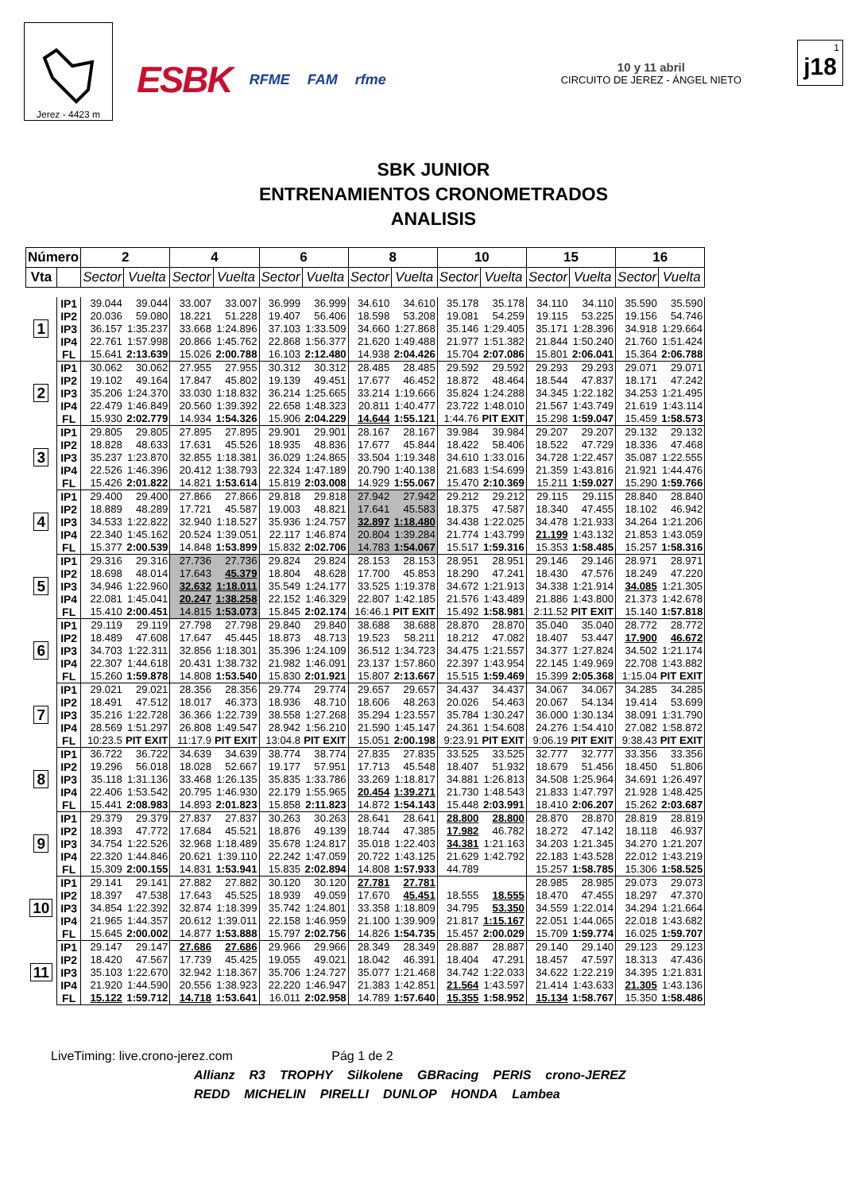Jerez - 4423 m
ESBK RFME FAM rfme
10 y 11 abril
CIRCUITO DE JEREZ - ÁNGEL NIETO
1
j18
SBK JUNIOR
ENTRENAMIENTOS CRONOMETRADOS
ANALISIS
| Número | | 2 | | 4 | | 6 | | 8 | | 10 | | 15 | | 16 | |
| --- | --- | --- | --- | --- | --- | --- | --- | --- | --- | --- | --- | --- | --- | --- | --- |
| Vta | | Sector | Vuelta | Sector | Vuelta | Sector | Vuelta | Sector | Vuelta | Sector | Vuelta | Sector | Vuelta | Sector | Vuelta |
| 1 | IP1 | 39.044 | 39.044 | 33.007 | 33.007 | 36.999 | 36.999 | 34.610 | 34.610 | 35.178 | 35.178 | 34.110 | 34.110 | 35.590 | 35.590 |
| | IP2 | 20.036 | 59.080 | 18.221 | 51.228 | 19.407 | 56.406 | 18.598 | 53.208 | 19.081 | 54.259 | 19.115 | 53.225 | 19.156 | 54.746 |
| | IP3 | 36.157 | 1:35.237 | 33.668 | 1:24.896 | 37.103 | 1:33.509 | 34.660 | 1:27.868 | 35.146 | 1:29.405 | 35.171 | 1:28.396 | 34.918 | 1:29.664 |
| | IP4 | 22.761 | 1:57.998 | 20.866 | 1:45.762 | 22.868 | 1:56.377 | 21.620 | 1:49.488 | 21.977 | 1:51.382 | 21.844 | 1:50.240 | 21.760 | 1:51.424 |
| | FL | 15.641 | 2:13.639 | 15.026 | 2:00.788 | 16.103 | 2:12.480 | 14.938 | 2:04.426 | 15.704 | 2:07.086 | 15.801 | 2:06.041 | 15.364 | 2:06.788 |
| 2 | IP1 | 30.062 | 30.062 | 27.955 | 27.955 | 30.312 | 30.312 | 28.485 | 28.485 | 29.592 | 29.592 | 29.293 | 29.293 | 29.071 | 29.071 |
| | IP2 | 19.102 | 49.164 | 17.847 | 45.802 | 19.139 | 49.451 | 17.677 | 46.452 | 18.872 | 48.464 | 18.544 | 47.837 | 18.171 | 47.242 |
| | IP3 | 35.206 | 1:24.370 | 33.030 | 1:18.832 | 36.214 | 1:25.665 | 33.214 | 1:19.666 | 35.824 | 1:24.288 | 34.345 | 1:22.182 | 34.253 | 1:21.495 |
| | IP4 | 22.479 | 1:46.849 | 20.560 | 1:39.392 | 22.658 | 1:48.323 | 20.811 | 1:40.477 | 23.722 | 1:48.010 | 21.567 | 1:43.749 | 21.619 | 1:43.114 |
| | FL | 15.930 | 2:02.779 | 14.934 | 1:54.326 | 15.906 | 2:04.229 | 14.644 | 1:55.121 | 1:44.76 | PIT EXIT | 15.298 | 1:59.047 | 15.459 | 1:58.573 |
| 3 | IP1 | 29.805 | 29.805 | 27.895 | 27.895 | 29.901 | 29.901 | 28.167 | 28.167 | 39.984 | 39.984 | 29.207 | 29.207 | 29.132 | 29.132 |
| | IP2 | 18.828 | 48.633 | 17.631 | 45.526 | 18.935 | 48.836 | 17.677 | 45.844 | 18.422 | 58.406 | 18.522 | 47.729 | 18.336 | 47.468 |
| | IP3 | 35.237 | 1:23.870 | 32.855 | 1:18.381 | 36.029 | 1:24.865 | 33.504 | 1:19.348 | 34.610 | 1:33.016 | 34.728 | 1:22.457 | 35.087 | 1:22.555 |
| | IP4 | 22.526 | 1:46.396 | 20.412 | 1:38.793 | 22.324 | 1:47.189 | 20.790 | 1:40.138 | 21.683 | 1:54.699 | 21.359 | 1:43.816 | 21.921 | 1:44.476 |
| | FL | 15.426 | 2:01.822 | 14.821 | 1:53.614 | 15.819 | 2:03.008 | 14.929 | 1:55.067 | 15.470 | 2:10.369 | 15.211 | 1:59.027 | 15.290 | 1:59.766 |
| 4 | IP1 | 29.400 | 29.400 | 27.866 | 27.866 | 29.818 | 29.818 | 27.942 | 27.942 | 29.212 | 29.212 | 29.115 | 29.115 | 28.840 | 28.840 |
| | IP2 | 18.889 | 48.289 | 17.721 | 45.587 | 19.003 | 48.821 | 17.641 | 45.583 | 18.375 | 47.587 | 18.340 | 47.455 | 18.102 | 46.942 |
| | IP3 | 34.533 | 1:22.822 | 32.940 | 1:18.527 | 35.936 | 1:24.757 | 32.897 | 1:18.480 | 34.438 | 1:22.025 | 34.478 | 1:21.933 | 34.264 | 1:21.206 |
| | IP4 | 22.340 | 1:45.162 | 20.524 | 1:39.051 | 22.117 | 1:46.874 | 20.804 | 1:39.284 | 21.774 | 1:43.799 | 21.199 | 1:43.132 | 21.853 | 1:43.059 |
| | FL | 15.377 | 2:00.539 | 14.848 | 1:53.899 | 15.832 | 2:02.706 | 14.783 | 1:54.067 | 15.517 | 1:59.316 | 15.353 | 1:58.485 | 15.257 | 1:58.316 |
| 5 | IP1 | 29.316 | 29.316 | 27.736 | 27.736 | 29.824 | 29.824 | 28.153 | 28.153 | 28.951 | 28.951 | 29.146 | 29.146 | 28.971 | 28.971 |
| | IP2 | 18.698 | 48.014 | 17.643 | 45.379 | 18.804 | 48.628 | 17.700 | 45.853 | 18.290 | 47.241 | 18.430 | 47.576 | 18.249 | 47.220 |
| | IP3 | 34.946 | 1:22.960 | 32.632 | 1:18.011 | 35.549 | 1:24.177 | 33.525 | 1:19.378 | 34.672 | 1:21.913 | 34.338 | 1:21.914 | 34.085 | 1:21.305 |
| | IP4 | 22.081 | 1:45.041 | 20.247 | 1:38.258 | 22.152 | 1:46.329 | 22.807 | 1:42.185 | 21.576 | 1:43.489 | 21.886 | 1:43.800 | 21.373 | 1:42.678 |
| | FL | 15.410 | 2:00.451 | 14.815 | 1:53.073 | 15.845 | 2:02.174 | 16:46.1 | PIT EXIT | 15.492 | 1:58.981 | 2:11.52 | PIT EXIT | 15.140 | 1:57.818 |
| 6 | IP1 | 29.119 | 29.119 | 27.798 | 27.798 | 29.840 | 29.840 | 38.688 | 38.688 | 28.870 | 28.870 | 35.040 | 35.040 | 28.772 | 28.772 |
| | IP2 | 18.489 | 47.608 | 17.647 | 45.445 | 18.873 | 48.713 | 19.523 | 58.211 | 18.212 | 47.082 | 18.407 | 53.447 | 17.900 | 46.672 |
| | IP3 | 34.703 | 1:22.311 | 32.856 | 1:18.301 | 35.396 | 1:24.109 | 36.512 | 1:34.723 | 34.475 | 1:21.557 | 34.377 | 1:27.824 | 34.502 | 1:21.174 |
| | IP4 | 22.307 | 1:44.618 | 20.431 | 1:38.732 | 21.982 | 1:46.091 | 23.137 | 1:57.860 | 22.397 | 1:43.954 | 22.145 | 1:49.969 | 22.708 | 1:43.882 |
| | FL | 15.260 | 1:59.878 | 14.808 | 1:53.540 | 15.830 | 2:01.921 | 15.807 | 2:13.667 | 15.515 | 1:59.469 | 15.399 | 2:05.368 | 1:15.04 | PIT EXIT |
| 7 | IP1 | 29.021 | 29.021 | 28.356 | 28.356 | 29.774 | 29.774 | 29.657 | 29.657 | 34.437 | 34.437 | 34.067 | 34.067 | 34.285 | 34.285 |
| | IP2 | 18.491 | 47.512 | 18.017 | 46.373 | 18.936 | 48.710 | 18.606 | 48.263 | 20.026 | 54.463 | 20.067 | 54.134 | 19.414 | 53.699 |
| | IP3 | 35.216 | 1:22.728 | 36.366 | 1:22.739 | 38.558 | 1:27.268 | 35.294 | 1:23.557 | 35.784 | 1:30.247 | 36.000 | 1:30.134 | 38.091 | 1:31.790 |
| | IP4 | 28.569 | 1:51.297 | 26.808 | 1:49.547 | 28.942 | 1:56.210 | 21.590 | 1:45.147 | 24.361 | 1:54.608 | 24.276 | 1:54.410 | 27.082 | 1:58.872 |
| | FL | 10:23.5 | PIT EXIT | 11:17.9 | PIT EXIT | 13:04.8 | PIT EXIT | 15.051 | 2:00.198 | 9:23.91 | PIT EXIT | 9:06.19 | PIT EXIT | 9:38.43 | PIT EXIT |
| 8 | IP1 | 36.722 | 36.722 | 34.639 | 34.639 | 38.774 | 38.774 | 27.835 | 27.835 | 33.525 | 33.525 | 32.777 | 32.777 | 33.356 | 33.356 |
| | IP2 | 19.296 | 56.018 | 18.028 | 52.667 | 19.177 | 57.951 | 17.713 | 45.548 | 18.407 | 51.932 | 18.679 | 51.456 | 18.450 | 51.806 |
| | IP3 | 35.118 | 1:31.136 | 33.468 | 1:26.135 | 35.835 | 1:33.786 | 33.269 | 1:18.817 | 34.881 | 1:26.813 | 34.508 | 1:25.964 | 34.691 | 1:26.497 |
| | IP4 | 22.406 | 1:53.542 | 20.795 | 1:46.930 | 22.179 | 1:55.965 | 20.454 | 1:39.271 | 21.730 | 1:48.543 | 21.833 | 1:47.797 | 21.928 | 1:48.425 |
| | FL | 15.441 | 2:08.983 | 14.893 | 2:01.823 | 15.858 | 2:11.823 | 14.872 | 1:54.143 | 15.448 | 2:03.991 | 18.410 | 2:06.207 | 15.262 | 2:03.687 |
| 9 | IP1 | 29.379 | 29.379 | 27.837 | 27.837 | 30.263 | 30.263 | 28.641 | 28.641 | 28.800 | 28.800 | 28.870 | 28.870 | 28.819 | 28.819 |
| | IP2 | 18.393 | 47.772 | 17.684 | 45.521 | 18.876 | 49.139 | 18.744 | 47.385 | 17.982 | 46.782 | 18.272 | 47.142 | 18.118 | 46.937 |
| | IP3 | 34.754 | 1:22.526 | 32.968 | 1:18.489 | 35.678 | 1:24.817 | 35.018 | 1:22.403 | 34.381 | 1:21.163 | 34.203 | 1:21.345 | 34.270 | 1:21.207 |
| | IP4 | 22.320 | 1:44.846 | 20.621 | 1:39.110 | 22.242 | 1:47.059 | 20.722 | 1:43.125 | 21.629 | 1:42.792 | 22.183 | 1:43.528 | 22.012 | 1:43.219 |
| | FL | 15.309 | 2:00.155 | 14.831 | 1:53.941 | 15.835 | 2:02.894 | 14.808 | 1:57.933 | 44.789 | | 15.257 | 1:58.785 | 15.306 | 1:58.525 |
| 10 | IP1 | 29.141 | 29.141 | 27.882 | 27.882 | 30.120 | 30.120 | 27.781 | 27.781 | | | 28.985 | 28.985 | 29.073 | 29.073 |
| | IP2 | 18.397 | 47.538 | 17.643 | 45.525 | 18.939 | 49.059 | 17.670 | 45.451 | 18.555 | 18.555 | 18.470 | 47.455 | 18.297 | 47.370 |
| | IP3 | 34.854 | 1:22.392 | 32.874 | 1:18.399 | 35.742 | 1:24.801 | 33.358 | 1:18.809 | 34.795 | 53.350 | 34.559 | 1:22.014 | 34.294 | 1:21.664 |
| | IP4 | 21.965 | 1:44.357 | 20.612 | 1:39.011 | 22.158 | 1:46.959 | 21.100 | 1:39.909 | 21.817 | 1:15.167 | 22.051 | 1:44.065 | 22.018 | 1:43.682 |
| | FL | 15.645 | 2:00.002 | 14.877 | 1:53.888 | 15.797 | 2:02.756 | 14.826 | 1:54.735 | 15.457 | 2:00.029 | 15.709 | 1:59.774 | 16.025 | 1:59.707 |
| 11 | IP1 | 29.147 | 29.147 | 27.686 | 27.686 | 29.966 | 29.966 | 28.349 | 28.349 | 28.887 | 28.887 | 29.140 | 29.140 | 29.123 | 29.123 |
| | IP2 | 18.420 | 47.567 | 17.739 | 45.425 | 19.055 | 49.021 | 18.042 | 46.391 | 18.404 | 47.291 | 18.457 | 47.597 | 18.313 | 47.436 |
| | IP3 | 35.103 | 1:22.670 | 32.942 | 1:18.367 | 35.706 | 1:24.727 | 35.077 | 1:21.468 | 34.742 | 1:22.033 | 34.622 | 1:22.219 | 34.395 | 1:21.831 |
| | IP4 | 21.920 | 1:44.590 | 20.556 | 1:38.923 | 22.220 | 1:46.947 | 21.383 | 1:42.851 | 21.564 | 1:43.597 | 21.414 | 1:43.633 | 21.305 | 1:43.136 |
| | FL | 15.122 | 1:59.712 | 14.718 | 1:53.641 | 16.011 | 2:02.958 | 14.789 | 1:57.640 | 15.355 | 1:58.952 | 15.134 | 1:58.767 | 15.350 | 1:58.486 |
LiveTiming: live.crono-jerez.com Pág 1 de 2
Allianz R3 TROPHY Silkolene GBRacing PERIS crono-JEREZ
REDD MICHELIN PIRELLI DUNLOP HONDA Lambea